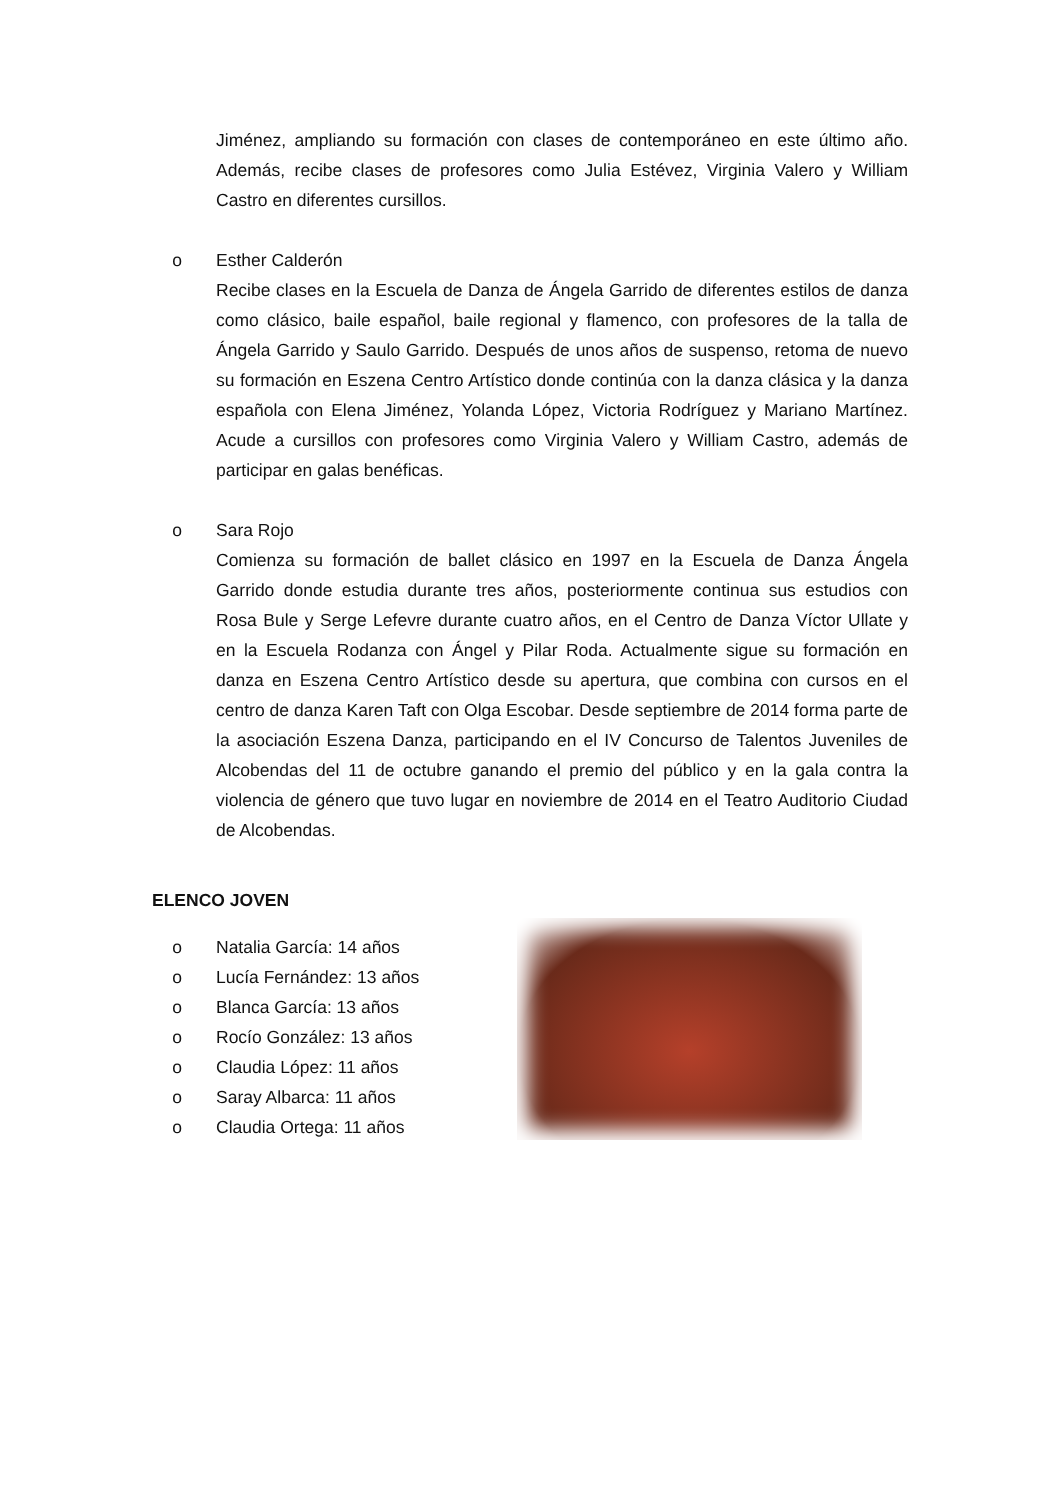Jiménez, ampliando su formación con clases de contemporáneo en este último año. Además, recibe clases de profesores como Julia Estévez, Virginia Valero y William Castro en diferentes cursillos.
o Esther Calderón
Recibe clases en la Escuela de Danza de Ángela Garrido de diferentes estilos de danza como clásico, baile español, baile regional y flamenco, con profesores de la talla de Ángela Garrido y Saulo Garrido. Después de unos años de suspenso, retoma de nuevo su formación en Eszena Centro Artístico donde continúa con la danza clásica y la danza española con Elena Jiménez, Yolanda López, Victoria Rodríguez y Mariano Martínez. Acude a cursillos con profesores como Virginia Valero y William Castro, además de participar en galas benéficas.
o Sara Rojo
Comienza su formación de ballet clásico en 1997 en la Escuela de Danza Ángela Garrido donde estudia durante tres años, posteriormente continua sus estudios con Rosa Bule y Serge Lefevre durante cuatro años, en el Centro de Danza Víctor Ullate y en la Escuela Rodanza con Ángel y Pilar Roda. Actualmente sigue su formación en danza en Eszena Centro Artístico desde su apertura, que combina con cursos en el centro de danza Karen Taft con Olga Escobar. Desde septiembre de 2014 forma parte de la asociación Eszena Danza, participando en el IV Concurso de Talentos Juveniles de Alcobendas del 11 de octubre ganando el premio del público y en la gala contra la violencia de género que tuvo lugar en noviembre de 2014 en el Teatro Auditorio Ciudad de Alcobendas.
ELENCO JOVEN
o Natalia García: 14 años
o Lucía Fernández: 13 años
o Blanca García: 13 años
o Rocío González: 13 años
o Claudia López: 11 años
o Saray Albarca: 11 años
o Claudia Ortega: 11 años